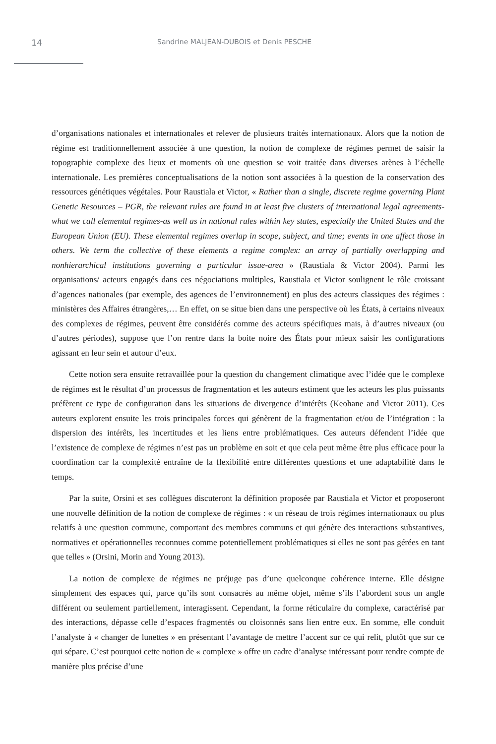14
Sandrine MALJEAN-DUBOIS et Denis PESCHE
d’organisations nationales et internationales et relever de plusieurs traités internationaux. Alors que la notion de régime est traditionnellement associée à une question, la notion de complexe de régimes permet de saisir la topographie complexe des lieux et moments où une question se voit traitée dans diverses arènes à l’échelle internationale. Les premières conceptualisations de la notion sont associées à la question de la conservation des ressources génétiques végétales. Pour Raustiala et Victor, « Rather than a single, discrete regime governing Plant Genetic Resources – PGR, the relevant rules are found in at least five clusters of international legal agreements-what we call elemental regimes-as well as in national rules within key states, especially the United States and the European Union (EU). These elemental regimes overlap in scope, subject, and time; events in one affect those in others. We term the collective of these elements a regime complex: an array of partially overlapping and nonhierarchical institutions governing a particular issue-area » (Raustiala & Victor 2004). Parmi les organisations/ acteurs engagés dans ces négociations multiples, Raustiala et Victor soulignent le rôle croissant d’agences nationales (par exemple, des agences de l’environnement) en plus des acteurs classiques des régimes : ministères des Affaires étrangères,… En effet, on se situe bien dans une perspective où les États, à certains niveaux des complexes de régimes, peuvent être considérés comme des acteurs spécifiques mais, à d’autres niveaux (ou d’autres périodes), suppose que l’on rentre dans la boite noire des États pour mieux saisir les configurations agissant en leur sein et autour d’eux.
Cette notion sera ensuite retravaillée pour la question du changement climatique avec l’idée que le complexe de régimes est le résultat d’un processus de fragmentation et les auteurs estiment que les acteurs les plus puissants préfèrent ce type de configuration dans les situations de divergence d’intérêts (Keohane and Victor 2011). Ces auteurs explorent ensuite les trois principales forces qui génèrent de la fragmentation et/ou de l’intégration : la dispersion des intérêts, les incertitudes et les liens entre problématiques. Ces auteurs défendent l’idée que l’existence de complexe de régimes n’est pas un problème en soit et que cela peut même être plus efficace pour la coordination car la complexité entraîne de la flexibilité entre différentes questions et une adaptabilité dans le temps.
Par la suite, Orsini et ses collègues discuteront la définition proposée par Raustiala et Victor et proposeront une nouvelle définition de la notion de complexe de régimes : « un réseau de trois régimes internationaux ou plus relatifs à une question commune, comportant des membres communs et qui génère des interactions substantives, normatives et opérationnelles reconnues comme potentiellement problématiques si elles ne sont pas gérées en tant que telles » (Orsini, Morin and Young 2013).
La notion de complexe de régimes ne préjuge pas d’une quelconque cohérence interne. Elle désigne simplement des espaces qui, parce qu’ils sont consacrés au même objet, même s’ils l’abordent sous un angle différent ou seulement partiellement, interagissent. Cependant, la forme réticulaire du complexe, caractérisé par des interactions, dépasse celle d’espaces fragmentés ou cloisonnés sans lien entre eux. En somme, elle conduit l’analyste à « changer de lunettes » en présentant l’avantage de mettre l’accent sur ce qui relit, plutôt que sur ce qui sépare. C’est pourquoi cette notion de « complexe » offre un cadre d’analyse intéressant pour rendre compte de manière plus précise d’une